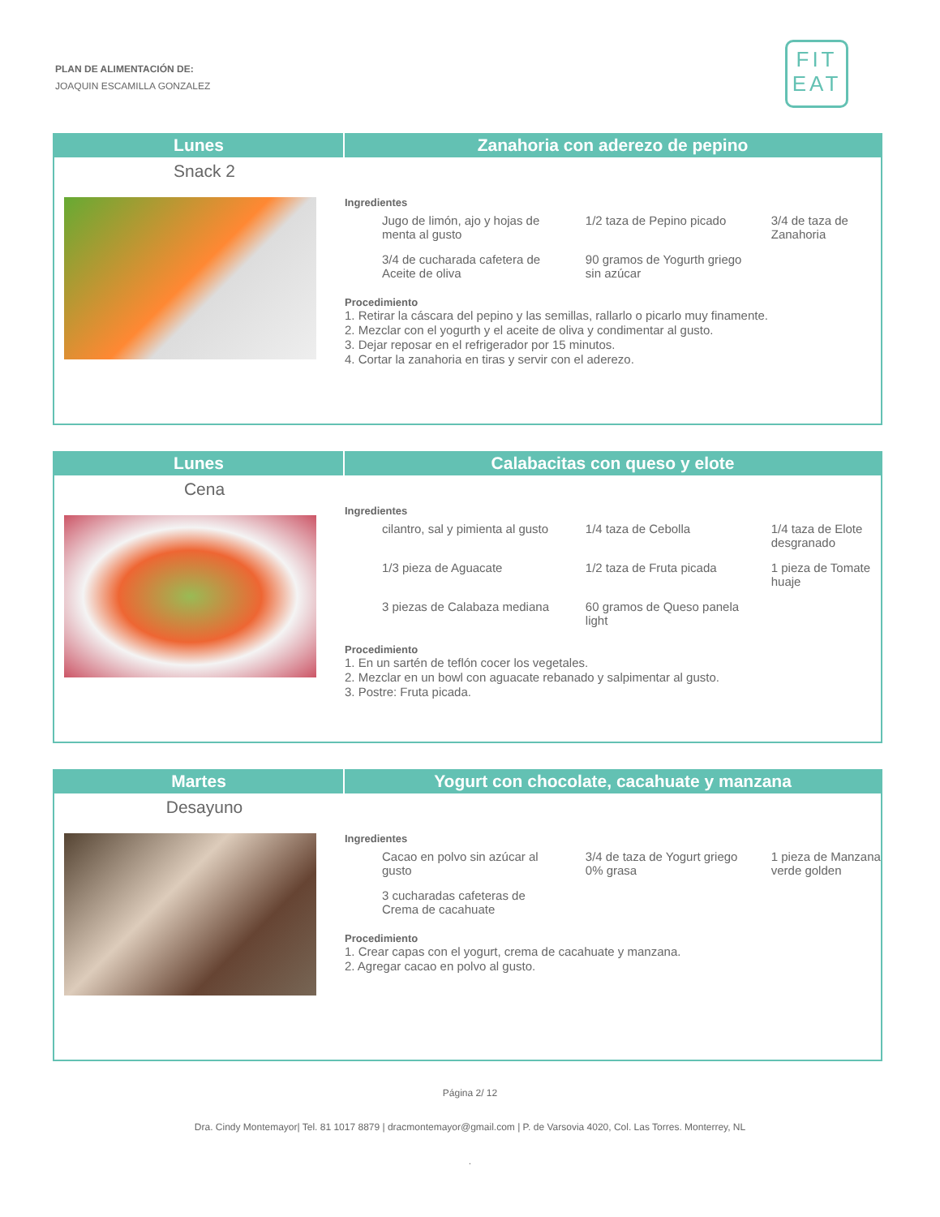PLAN DE ALIMENTACIÓN DE:
JOAQUIN ESCAMILLA GONZALEZ
FIT
EAT
Lunes Zanahoria con aderezo de pepino
Snack 2
Ingredientes
Jugo de limón, ajo y hojas de menta al gusto
1/2 taza de Pepino picado
3/4 de taza de Zanahoria
3/4 de cucharada cafetera de Aceite de oliva
90 gramos de Yogurth griego sin azúcar
Procedimiento
1. Retirar la cáscara del pepino y las semillas, rallarlo o picarlo muy finamente.
2. Mezclar con el yogurth y el aceite de oliva y condimentar al gusto.
3. Dejar reposar en el refrigerador por 15 minutos.
4. Cortar la zanahoria en tiras y servir con el aderezo.
Lunes Calabacitas con queso y elote
Cena
Ingredientes
cilantro, sal y pimienta al gusto
1/4 taza de Cebolla
1/4 taza de Elote desgranado
1/3 pieza de Aguacate
1/2 taza de Fruta picada
1 pieza de Tomate huaje
3 piezas de Calabaza mediana
60 gramos de Queso panela light
Procedimiento
1. En un sartén de teflón cocer los vegetales.
2. Mezclar en un bowl con aguacate rebanado y salpimentar al gusto.
3. Postre: Fruta picada.
Martes Yogurt con chocolate, cacahuate y manzana
Desayuno
Ingredientes
Cacao en polvo sin azúcar al gusto
3/4 de taza de Yogurt griego 0% grasa
1 pieza de Manzana verde golden
3 cucharadas cafeteras de Crema de cacahuate
Procedimiento
1. Crear capas con el yogurt, crema de cacahuate y manzana.
2. Agregar cacao en polvo al gusto.
Página 2/ 12
Dra. Cindy Montemayor| Tel. 81 1017 8879 | dracmontemayor@gmail.com | P. de Varsovia 4020, Col. Las Torres. Monterrey, NL
.